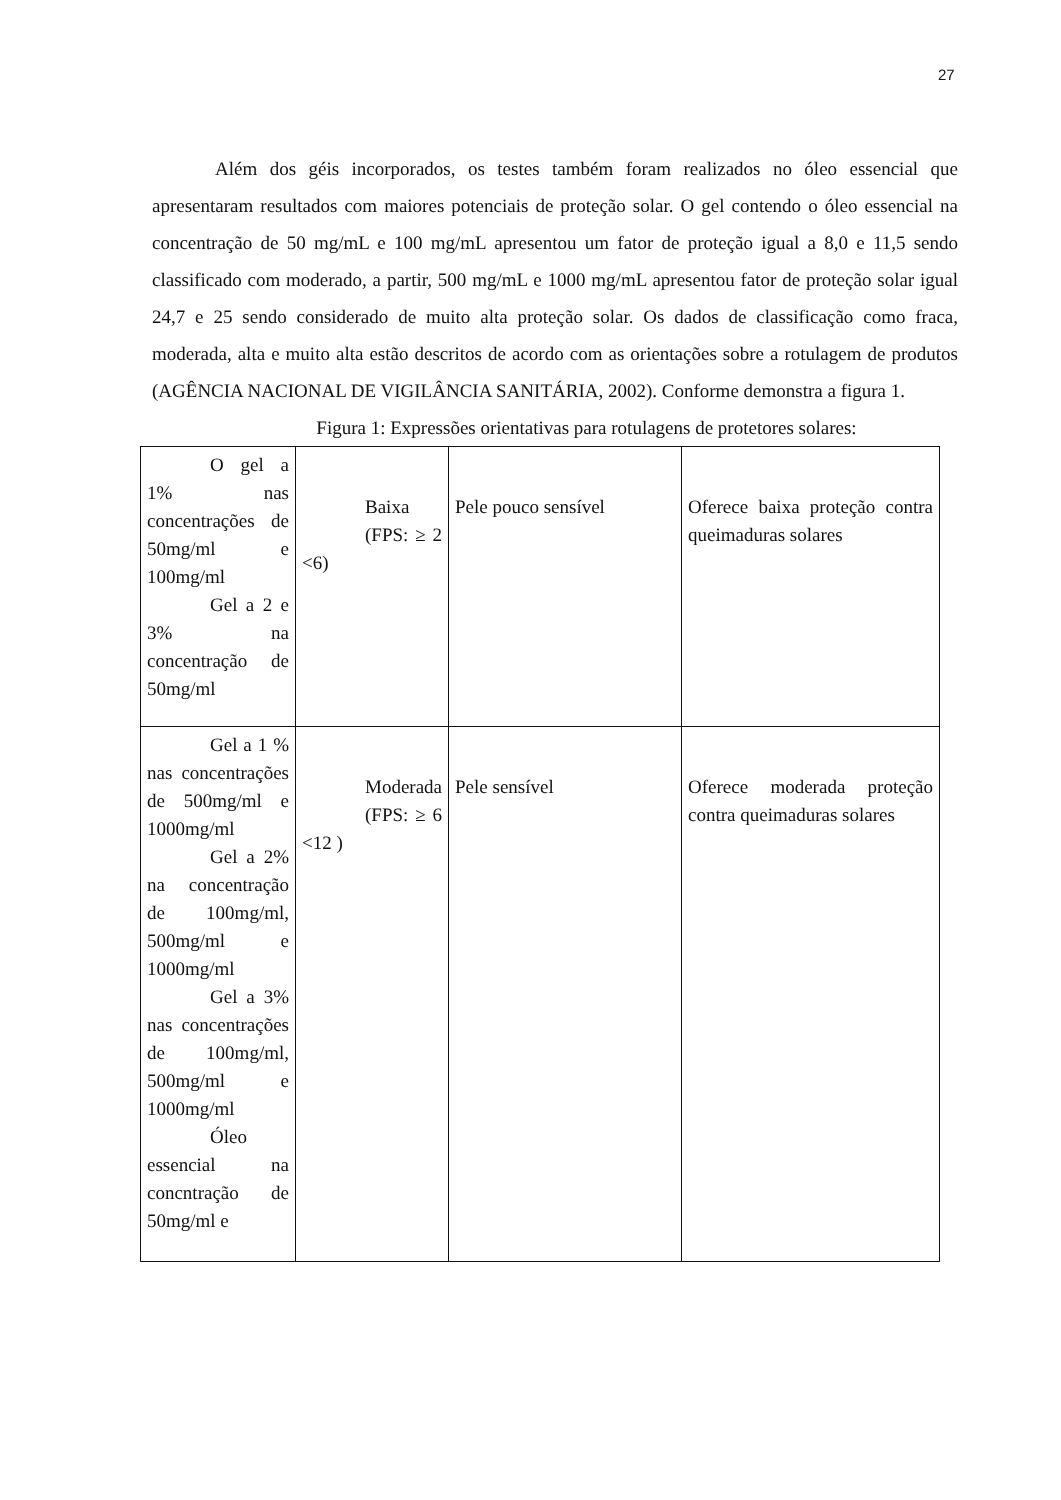27
Além dos géis incorporados, os testes também foram realizados no óleo essencial que apresentaram resultados com maiores potenciais de proteção solar. O gel contendo o óleo essencial na concentração de 50 mg/mL e 100 mg/mL apresentou um fator de proteção igual a 8,0 e 11,5 sendo classificado com moderado, a partir, 500 mg/mL e 1000 mg/mL apresentou fator de proteção solar igual 24,7 e 25 sendo considerado de muito alta proteção solar. Os dados de classificação como fraca, moderada, alta e muito alta estão descritos de acordo com as orientações sobre a rotulagem de produtos (AGÊNCIA NACIONAL DE VIGILÂNCIA SANITÁRIA, 2002). Conforme demonstra a figura 1.
Figura 1: Expressões orientativas para rotulagens de protetores solares:
| O gel a 1% nas concentrações de 50mg/ml e 100mg/ml Gel a 2 e 3% na concentração de 50mg/ml | Baixa (FPS: ≥ 2 <6) | Pele pouco sensível | Oferece baixa proteção contra queimaduras solares |
| Gel a 1 % nas concentrações de 500mg/ml e 1000mg/ml Gel a 2% na concentração de 100mg/ml, 500mg/ml e 1000mg/ml Gel a 3% nas concentrações de 100mg/ml, 500mg/ml e 1000mg/ml Óleo essencial na concntração de 50mg/ml e | Moderada (FPS: ≥ 6 <12 ) | Pele sensível | Oferece moderada proteção contra queimaduras solares |